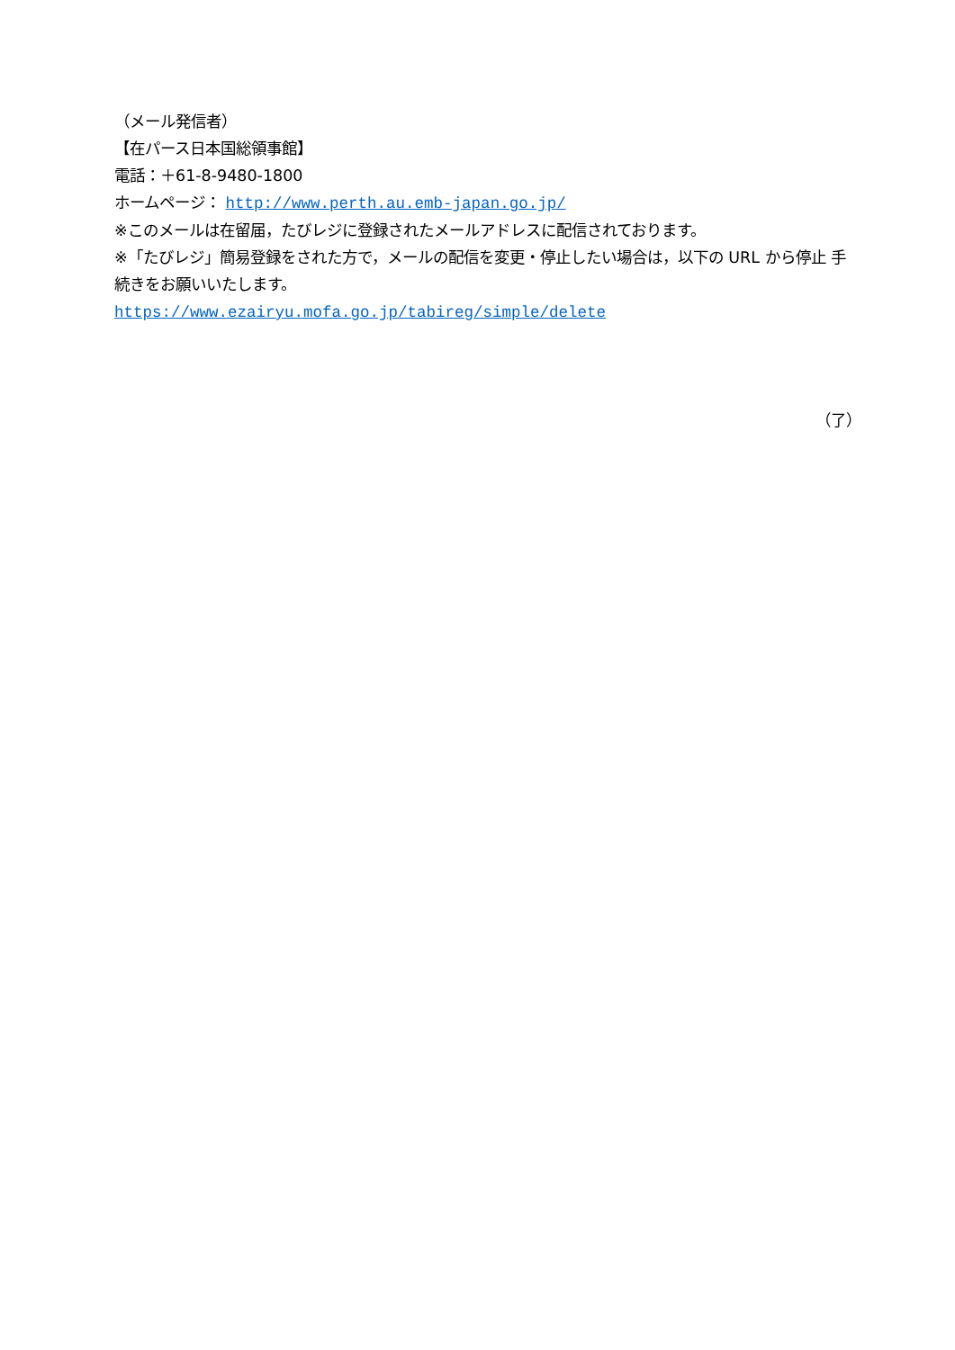（メール発信者）
【在パース日本国総領事館】
電話：＋61-8-9480-1800
ホームページ： http://www.perth.au.emb-japan.go.jp/
※このメールは在留届，たびレジに登録されたメールアドレスに配信されております。
※「たびレジ」簡易登録をされた方で，メールの配信を変更・停止したい場合は，以下の URL から停止 手続きをお願いいたします。
https://www.ezairyu.mofa.go.jp/tabireg/simple/delete
（了）